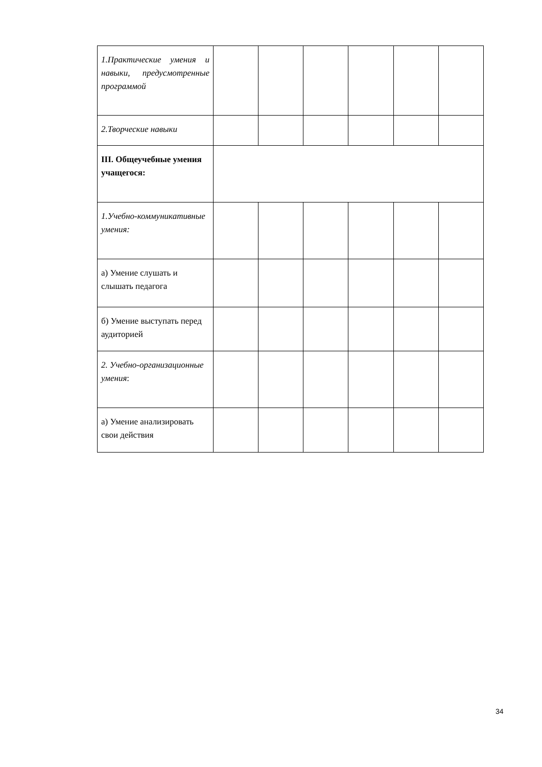| 1.Практические умения и навыки, предусмотренные программой | | | | | | |
| 2.Творческие навыки | | | | | | |
| III. Общеучебные умения учащегося: | | | | | | |
| 1.Учебно-коммуникативные умения: | | | | | | |
| а) Умение слушать и слышать педагога | | | | | | |
| б) Умение выступать перед аудиторией | | | | | | |
| 2. Учебно-организационные умения : | | | | | | |
| а) Умение анализировать свои действия | | | | | | |
34